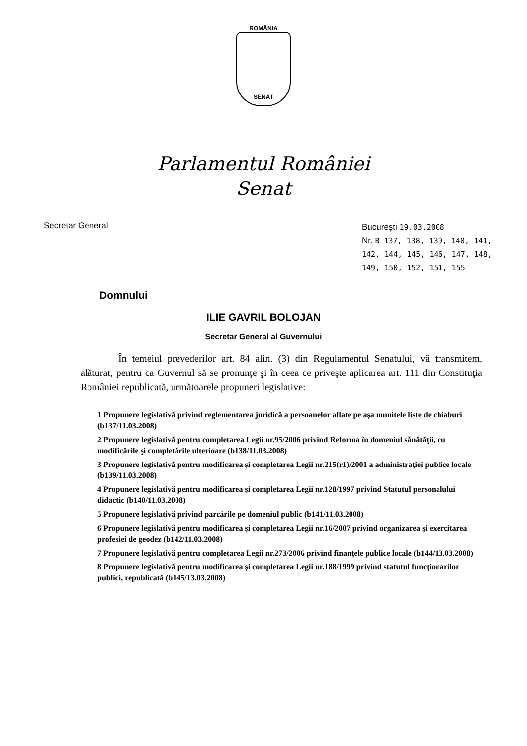ROMÂNIA
SENAT
Parlamentul României
Senat
Secretar General Bucureşti 19.03.2008
Nr. B 137, 138, 139, 140, 141, 142, 144, 145, 146, 147, 148, 149, 150, 152, 151, 155
Domnului
ILIE GAVRIL BOLOJAN
Secretar General al Guvernului
În temeiul prevederilor art. 84 alin. (3) din Regulamentul Senatului, vă transmitem, alăturat, pentru ca Guvernul să se pronunţe şi în ceea ce priveşte aplicarea art. 111 din Constituţia României republicată, următoarele propuneri legislative:
1 Propunere legislativă privind reglementarea juridică a persoanelor aflate pe aşa numitele liste de chiaburi (b137/11.03.2008)
2 Propunere legislativă pentru completarea Legii nr.95/2006 privind Reforma în domeniul sănătăţii, cu modificările şi completările ulterioare (b138/11.03.2008)
3 Propunere legislativă pentru modificarea şi completarea Legii nr.215(r1)/2001 a administraţiei publice locale (b139/11.03.2008)
4 Propunere legislativă pentru modificarea şi completarea Legii nr.128/1997 privind Statutul personalului didactic (b140/11.03.2008)
5 Propunere legislativă privind parcările pe domeniul public (b141/11.03.2008)
6 Propunere legislativă pentru modificarea şi completarea Legii nr.16/2007 privind organizarea şi exercitarea profesiei de geodez (b142/11.03.2008)
7 Propunere legislativă pentru completarea Legii nr.273/2006 privind finanţele publice locale (b144/13.03.2008)
8 Propunere legislativă pentru modificarea şi completarea Legii nr.188/1999 privind statutul funcţionarilor publici, republicată (b145/13.03.2008)